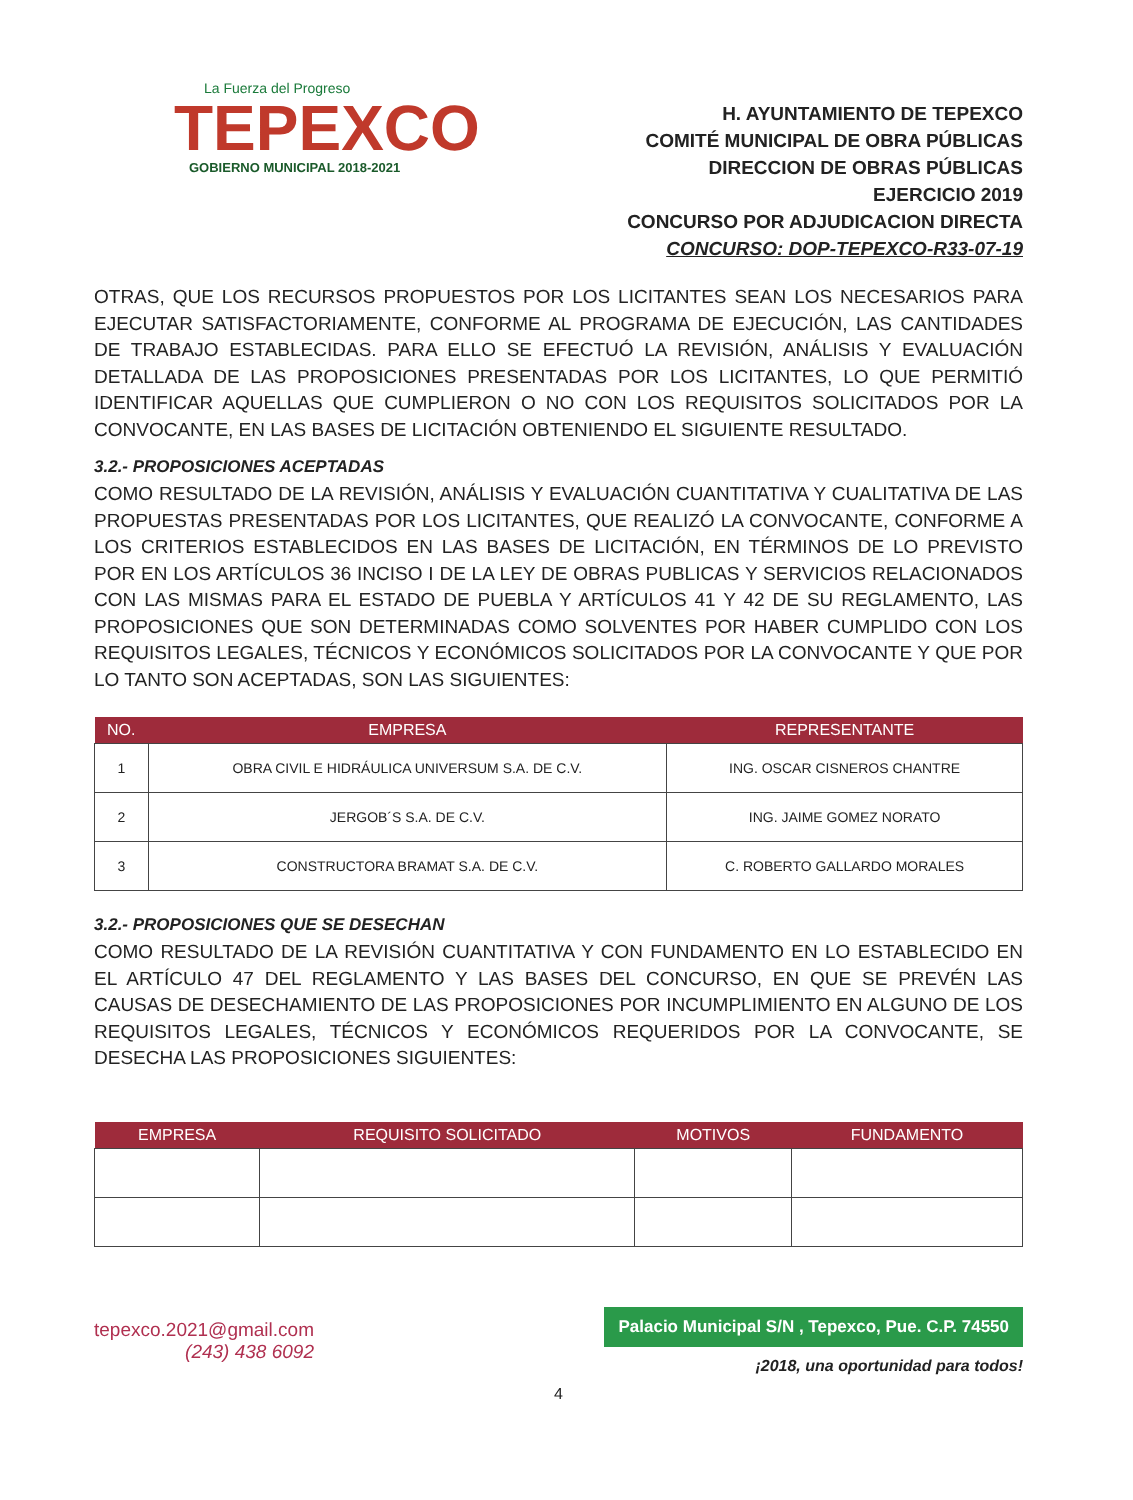La Fuerza del Progreso
TEPEXCO
GOBIERNO MUNICIPAL 2018-2021
H. AYUNTAMIENTO DE TEPEXCO
COMITÉ MUNICIPAL DE OBRA PÚBLICAS
DIRECCION DE OBRAS PÚBLICAS
EJERCICIO 2019
CONCURSO POR ADJUDICACION DIRECTA
CONCURSO: DOP-TEPEXCO-R33-07-19
OTRAS, QUE LOS RECURSOS PROPUESTOS POR LOS LICITANTES SEAN LOS NECESARIOS PARA EJECUTAR SATISFACTORIAMENTE, CONFORME AL PROGRAMA DE EJECUCIÓN, LAS CANTIDADES DE TRABAJO ESTABLECIDAS. PARA ELLO SE EFECTUÓ LA REVISIÓN, ANÁLISIS Y EVALUACIÓN DETALLADA DE LAS PROPOSICIONES PRESENTADAS POR LOS LICITANTES, LO QUE PERMITIÓ IDENTIFICAR AQUELLAS QUE CUMPLIERON O NO CON LOS REQUISITOS SOLICITADOS POR LA CONVOCANTE, EN LAS BASES DE LICITACIÓN OBTENIENDO EL SIGUIENTE RESULTADO.
3.2.- PROPOSICIONES ACEPTADAS
COMO RESULTADO DE LA REVISIÓN, ANÁLISIS Y EVALUACIÓN CUANTITATIVA Y CUALITATIVA DE LAS PROPUESTAS PRESENTADAS POR LOS LICITANTES, QUE REALIZÓ LA CONVOCANTE, CONFORME A LOS CRITERIOS ESTABLECIDOS EN LAS BASES DE LICITACIÓN, EN TÉRMINOS DE LO PREVISTO POR EN LOS ARTÍCULOS 36 INCISO I DE LA LEY DE OBRAS PUBLICAS Y SERVICIOS RELACIONADOS CON LAS MISMAS PARA EL ESTADO DE PUEBLA Y ARTÍCULOS 41 Y 42 DE SU REGLAMENTO, LAS PROPOSICIONES QUE SON DETERMINADAS COMO SOLVENTES POR HABER CUMPLIDO CON LOS REQUISITOS LEGALES, TÉCNICOS Y ECONÓMICOS SOLICITADOS POR LA CONVOCANTE Y QUE POR LO TANTO SON ACEPTADAS, SON LAS SIGUIENTES:
| NO. | EMPRESA | REPRESENTANTE |
| --- | --- | --- |
| 1 | OBRA CIVIL E HIDRÁULICA UNIVERSUM S.A. DE C.V. | ING. OSCAR CISNEROS CHANTRE |
| 2 | JERGOB´S S.A. DE C.V. | ING. JAIME GOMEZ NORATO |
| 3 | CONSTRUCTORA BRAMAT S.A. DE C.V. | C. ROBERTO GALLARDO MORALES |
3.2.- PROPOSICIONES QUE SE DESECHAN
COMO RESULTADO DE LA REVISIÓN CUANTITATIVA Y CON FUNDAMENTO EN LO ESTABLECIDO EN EL ARTÍCULO 47 DEL REGLAMENTO Y LAS BASES DEL CONCURSO, EN QUE SE PREVÉN LAS CAUSAS DE DESECHAMIENTO DE LAS PROPOSICIONES POR INCUMPLIMIENTO EN ALGUNO DE LOS REQUISITOS LEGALES, TÉCNICOS Y ECONÓMICOS REQUERIDOS POR LA CONVOCANTE, SE DESECHA LAS PROPOSICIONES SIGUIENTES:
| EMPRESA | REQUISITO SOLICITADO | MOTIVOS | FUNDAMENTO |
| --- | --- | --- | --- |
tepexco.2021@gmail.com
(243) 438 6092
Palacio Municipal S/N , Tepexco, Pue. C.P. 74550
¡2018, una oportunidad para todos!
4